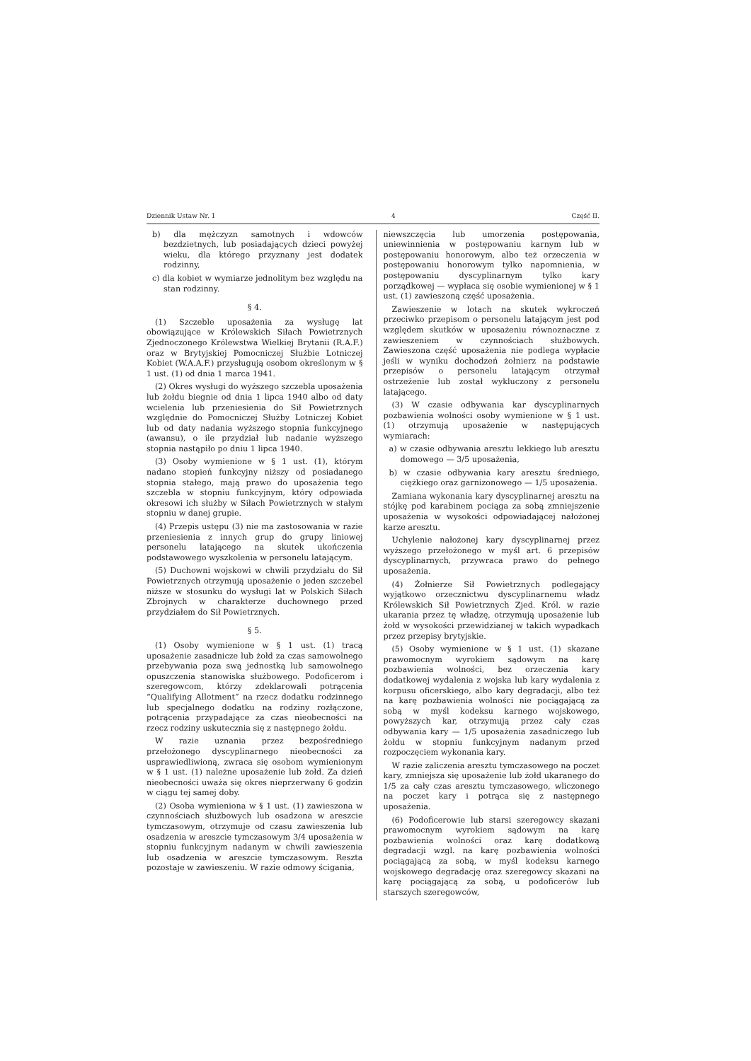Dziennik Ustaw Nr. 1 4 Część II.
b) dla mężczyzn samotnych i wdowców bezdzietnych, lub posiadających dzieci powyżej wieku, dla którego przyznany jest dodatek rodzinny,
c) dla kobiet w wymiarze jednolitym bez względu na stan rodzinny.
§ 4.
(1) Szczeble uposażenia za wysługę lat obowiązujące w Królewskich Siłach Powietrznych Zjednoczonego Królewstwa Wielkiej Brytanii (R.A.F.) oraz w Brytyjskiej Pomocniczej Służbie Lotniczej Kobiet (W.A.A.F.) przysługują osobom określonym w § 1 ust. (1) od dnia 1 marca 1941.
(2) Okres wysługi do wyższego szczebla uposażenia lub żołdu biegnie od dnia 1 lipca 1940 albo od daty wcielenia lub przeniesienia do Sił Powietrznych względnie do Pomocniczej Służby Lotniczej Kobiet lub od daty nadania wyższego stopnia funkcyjnego (awansu), o ile przydział lub nadanie wyższego stopnia nastąpiło po dniu 1 lipca 1940.
(3) Osoby wymienione w § 1 ust. (1), którym nadano stopień funkcyjny niższy od posiadanego stopnia stałego, mają prawo do uposażenia tego szczebla w stopniu funkcyjnym, który odpowiada okresowi ich służby w Siłach Powietrznych w stałym stopniu w danej grupie.
(4) Przepis ustępu (3) nie ma zastosowania w razie przeniesienia z innych grup do grupy liniowej personelu latającego na skutek ukończenia podstawowego wyszkolenia w personelu latającym.
(5) Duchowni wojskowi w chwili przydziału do Sił Powietrznych otrzymują uposażenie o jeden szczebel niższe w stosunku do wysługi lat w Polskich Siłach Zbrojnych w charakterze duchownego przed przydziałem do Sił Powietrznych.
§ 5.
(1) Osoby wymienione w § 1 ust. (1) tracą uposażenie zasadnicze lub żołd za czas samowolnego przebywania poza swą jednostką lub samowolnego opuszczenia stanowiska służbowego. Podoficerom i szeregowcom, którzy zdeklarowali potrącenia “Qualifying Allotment” na rzecz dodatku rodzinnego lub specjalnego dodatku na rodziny rozłączone, potrącenia przypadające za czas nieobecności na rzecz rodziny uskutecznia się z następnego żołdu.
W razie uznania przez bezpośredniego przełożonego dyscyplinarnego nieobecności za usprawiedliwioną, zwraca się osobom wymienionym w § 1 ust. (1) należne uposażenie lub żołd. Za dzień nieobecności uważa się okres nieprzerwany 6 godzin w ciągu tej samej doby.
(2) Osoba wymieniona w § 1 ust. (1) zawieszona w czynnościach służbowych lub osadzona w areszcie tymczasowym, otrzymuje od czasu zawieszenia lub osadzenia w areszcie tymczasowym 3/4 uposażenia w stopniu funkcyjnym nadanym w chwili zawieszenia lub osadzenia w areszcie tymczasowym. Reszta pozostaje w zawieszeniu. W razie odmowy ścigania,
niewszczęcia lub umorzenia postępowania, uniewinnienia w postępowaniu karnym lub w postępowaniu honorowym, albo też orzeczenia w postępowaniu honorowym tylko napomnienia, w postępowaniu dyscyplinarnym tylko kary porządkowej — wypłaca się osobie wymienionej w § 1 ust. (1) zawieszoną część uposażenia.
Zawieszenie w lotach na skutek wykroczeń przeciwko przepisom o personelu latającym jest pod względem skutków w uposażeniu równoznaczne z zawieszeniem w czynnościach służbowych. Zawieszona część uposażenia nie podlega wypłacie jeśli w wyniku dochodzeń żołnierz na podstawie przepisów o personelu latającym otrzymał ostrzeżenie lub został wykluczony z personelu latającego.
(3) W czasie odbywania kar dyscyplinarnych pozbawienia wolności osoby wymienione w § 1 ust. (1) otrzymują uposażenie w następujących wymiarach:
a) w czasie odbywania aresztu lekkiego lub aresztu domowego — 3/5 uposażenia,
b) w czasie odbywania kary aresztu średniego, ciężkiego oraz garnizonowego — 1/5 uposażenia.
Zamiana wykonania kary dyscyplinarnej aresztu na stójkę pod karabinem pociąga za sobą zmniejszenie uposażenia w wysokości odpowiadającej nałożonej karze aresztu.
Uchylenie nałożonej kary dyscyplinarnej przez wyższego przełożonego w myśl art. 6 przepisów dyscyplinarnych, przywraca prawo do pełnego uposażenia.
(4) Żołnierze Sił Powietrznych podlegający wyjątkowo orzecznictwu dyscyplinarnemu władz Królewskich Sił Powietrznych Zjed. Król. w razie ukarania przez tę władzę, otrzymują uposażenie lub żołd w wysokości przewidzianej w takich wypadkach przez przepisy brytyjskie.
(5) Osoby wymienione w § 1 ust. (1) skazane prawomocnym wyrokiem sądowym na karę pozbawienia wolności, bez orzeczenia kary dodatkowej wydalenia z wojska lub kary wydalenia z korpusu oficerskiego, albo kary degradacji, albo też na karę pozbawienia wolności nie pociągającą za sobą w myśl kodeksu karnego wojskowego, powyższych kar, otrzymują przez cały czas odbywania kary — 1/5 uposażenia zasadniczego lub żołdu w stopniu funkcyjnym nadanym przed rozpoczęciem wykonania kary.
W razie zaliczenia aresztu tymczasowego na poczet kary, zmniejsza się uposażenie lub żołd ukaranego do 1/5 za cały czas aresztu tymczasowego, wliczonego na poczet kary i potrąca się z następnego uposażenia.
(6) Podoficerowie lub starsi szeregowcy skazani prawomocnym wyrokiem sądowym na karę pozbawienia wolności oraz karę dodatkową degradacji wzgl. na karę pozbawienia wolności pociągającą za sobą, w myśl kodeksu karnego wojskowego degradację oraz szeregowcy skazani na karę pociągającą za sobą, u podoficerów lub starszych szeregowców,